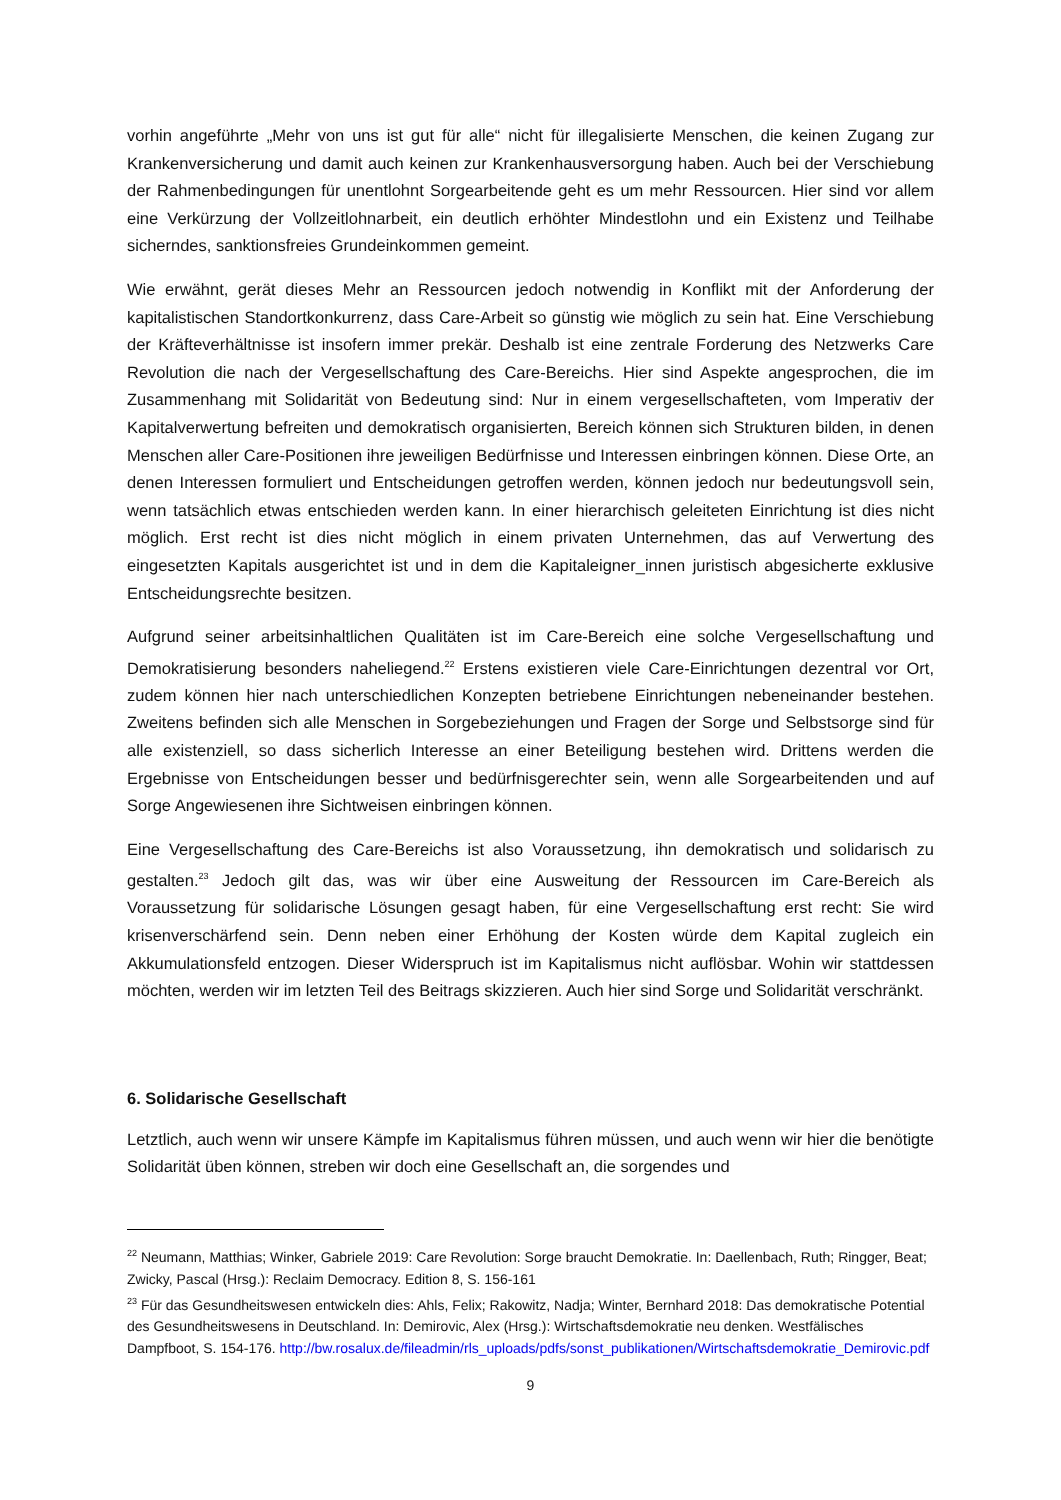vorhin angeführte „Mehr von uns ist gut für alle“ nicht für illegalisierte Menschen, die keinen Zugang zur Krankenversicherung und damit auch keinen zur Krankenhausversorgung haben. Auch bei der Verschiebung der Rahmenbedingungen für unentlohnt Sorgearbeitende geht es um mehr Ressourcen. Hier sind vor allem eine Verkürzung der Vollzeitlohnarbeit, ein deutlich erhöhter Mindestlohn und ein Existenz und Teilhabe sicherndes, sanktionsfreies Grundeinkommen gemeint.
Wie erwähnt, gerät dieses Mehr an Ressourcen jedoch notwendig in Konflikt mit der Anforderung der kapitalistischen Standortkonkurrenz, dass Care-Arbeit so günstig wie möglich zu sein hat. Eine Verschiebung der Kräfteverhältnisse ist insofern immer prekär. Deshalb ist eine zentrale Forderung des Netzwerks Care Revolution die nach der Vergesellschaftung des Care-Bereichs. Hier sind Aspekte angesprochen, die im Zusammenhang mit Solidarität von Bedeutung sind: Nur in einem vergesellschafteten, vom Imperativ der Kapitalverwertung befreiten und demokratisch organisierten, Bereich können sich Strukturen bilden, in denen Menschen aller Care-Positionen ihre jeweiligen Bedürfnisse und Interessen einbringen können. Diese Orte, an denen Interessen formuliert und Entscheidungen getroffen werden, können jedoch nur bedeutungsvoll sein, wenn tatsächlich etwas entschieden werden kann. In einer hierarchisch geleiteten Einrichtung ist dies nicht möglich. Erst recht ist dies nicht möglich in einem privaten Unternehmen, das auf Verwertung des eingesetzten Kapitals ausgerichtet ist und in dem die Kapitaleigner_innen juristisch abgesicherte exklusive Entscheidungsrechte besitzen.
Aufgrund seiner arbeitsinhaltlichen Qualitäten ist im Care-Bereich eine solche Vergesellschaftung und Demokratisierung besonders naheliegend.<sup>22</sup> Erstens existieren viele Care-Einrichtungen dezentral vor Ort, zudem können hier nach unterschiedlichen Konzepten betriebene Einrichtungen nebeneinander bestehen. Zweitens befinden sich alle Menschen in Sorgebeziehungen und Fragen der Sorge und Selbstsorge sind für alle existenziell, so dass sicherlich Interesse an einer Beteiligung bestehen wird. Drittens werden die Ergebnisse von Entscheidungen besser und bedürfnisgerechter sein, wenn alle Sorgearbeitenden und auf Sorge Angewiesenen ihre Sichtweisen einbringen können.
Eine Vergesellschaftung des Care-Bereichs ist also Voraussetzung, ihn demokratisch und solidarisch zu gestalten.<sup>23</sup> Jedoch gilt das, was wir über eine Ausweitung der Ressourcen im Care-Bereich als Voraussetzung für solidarische Lösungen gesagt haben, für eine Vergesellschaftung erst recht: Sie wird krisenverschärfend sein. Denn neben einer Erhöhung der Kosten würde dem Kapital zugleich ein Akkumulationsfeld entzogen. Dieser Widerspruch ist im Kapitalismus nicht auflösbar. Wohin wir stattdessen möchten, werden wir im letzten Teil des Beitrags skizzieren. Auch hier sind Sorge und Solidarität verschränkt.
6. Solidarische Gesellschaft
Letztlich, auch wenn wir unsere Kämpfe im Kapitalismus führen müssen, und auch wenn wir hier die benötigte Solidarität üben können, streben wir doch eine Gesellschaft an, die sorgendes und
<sup>22</sup> Neumann, Matthias; Winker, Gabriele 2019: Care Revolution: Sorge braucht Demokratie. In: Daellenbach, Ruth; Ringger, Beat; Zwicky, Pascal (Hrsg.): Reclaim Democracy. Edition 8, S. 156-161
<sup>23</sup> Für das Gesundheitswesen entwickeln dies: Ahls, Felix; Rakowitz, Nadja; Winter, Bernhard 2018: Das demokratische Potential des Gesundheitswesens in Deutschland. In: Demirovic, Alex (Hrsg.): Wirtschaftsdemokratie neu denken. Westfälisches Dampfboot, S. 154-176. http://bw.rosalux.de/fileadmin/rls_uploads/pdfs/sonst_publikationen/Wirtschaftsdemokratie_Demirovic.pdf
9